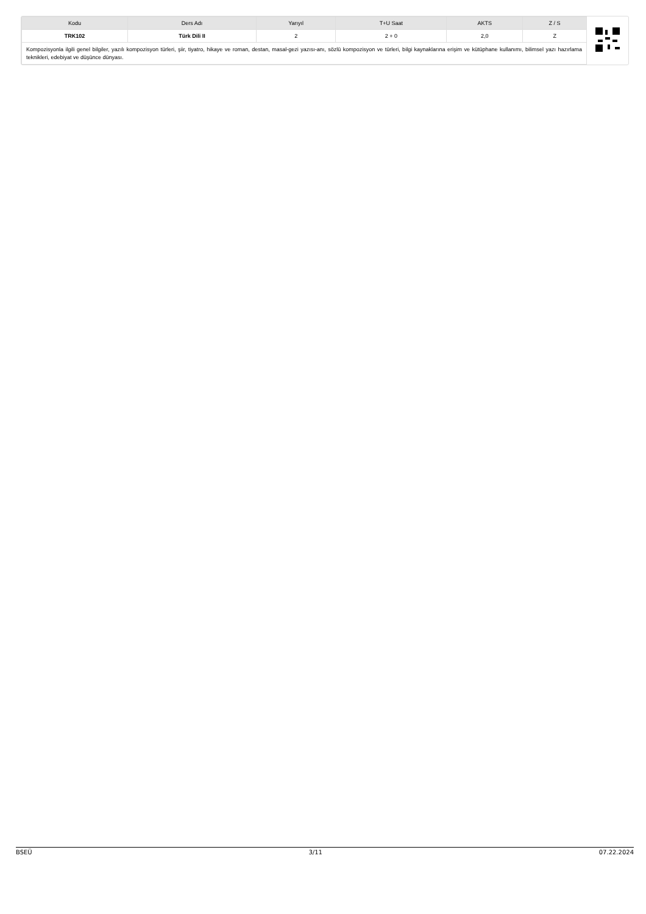| Kodu | Ders Adı | Yarıyıl | T+U Saat | AKTS | Z / S |
| --- | --- | --- | --- | --- | --- |
| TRK102 | Türk Dili II | 2 | 2 + 0 | 2,0 | Z |
| Kompozisyonla ilgili genel bilgiler, yazılı kompozisyon türleri, şiir, tiyatro, hikaye ve roman, destan, masal-gezi yazısı-anı, sözlü kompozisyon ve türleri, bilgi kaynaklarına erişim ve kütüphane kullanımı, bilimsel yazı hazırlama teknikleri, edebiyat ve düşünce dünyası. | | | | | |
BSEÜ 3/11 07.22.2024